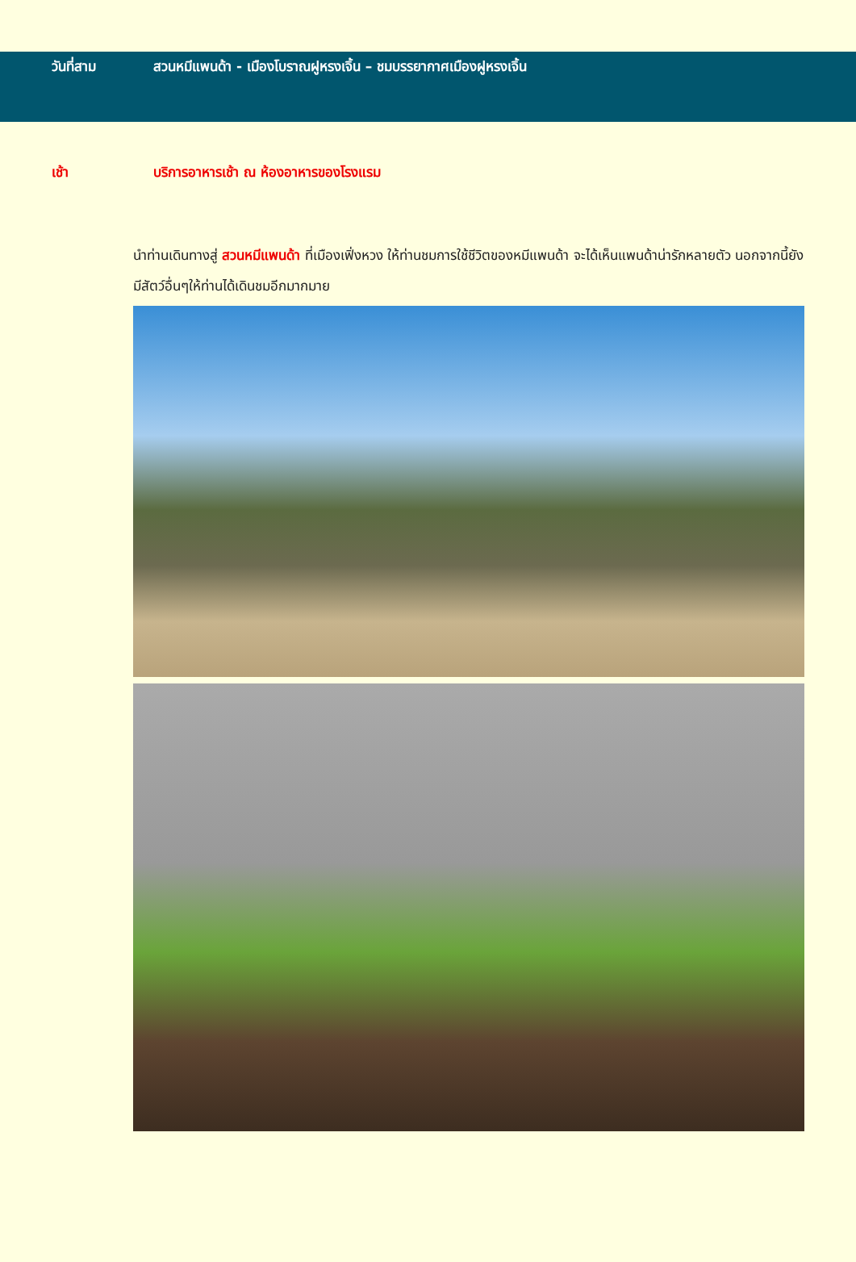วันที่สาม สวนหมีแพนด้า - เมืองโบราณฝูหรงเจิ้น – ชมบรรยากาศเมืองฝูหรงเจิ้น
เช้า บริการอาหารเช้า ณ ห้องอาหารของโรงแรม
นำท่านเดินทางสู่ สวนหมีแพนด้า ที่เมืองเฟิ่งหวง ให้ท่านชมการใช้ชีวิตของหมีแพนด้า จะได้เห็นแพนด้าน่ารักหลายตัว นอกจากนี้ยังมีสัตว์อื่นๆให้ท่านได้เดินชมอีกมากมาย